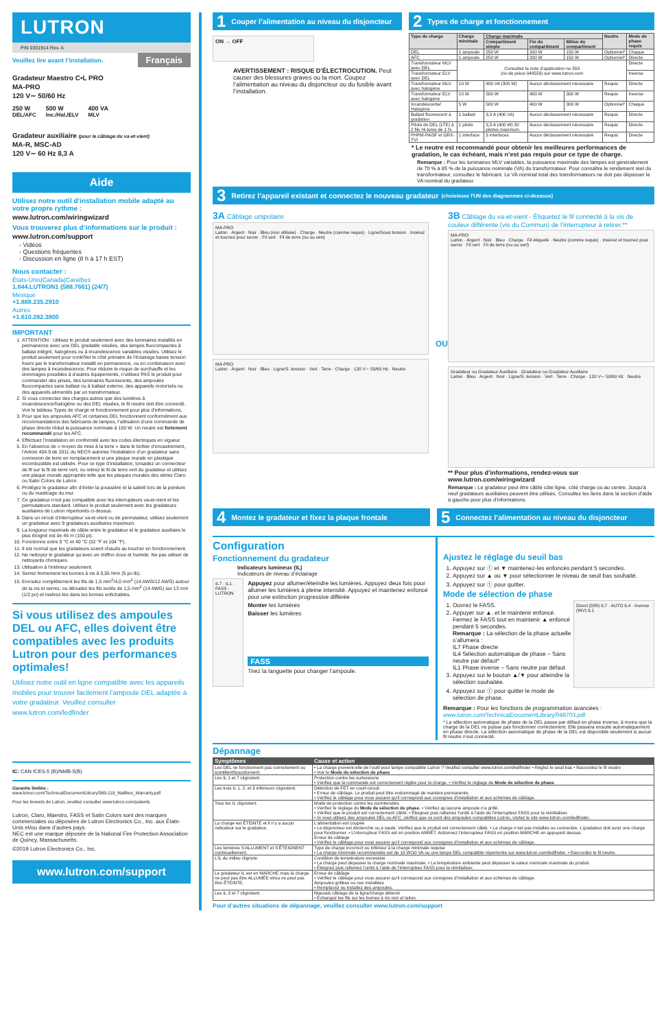LUTRON
P/N 0301914 Rev. A
Veuillez lire avant l’installation. Français
Gradateur Maestro C•L PRO
MA-PRO
120 V∼ 50/60 Hz
250 W
DEL/AFC
500 W
Inc./Hal./ELV
400 VA
MLV
Gradateur auxiliaire (pour le câblage du va-et-vient)
MA-R, MSC-AD
120 V∼ 60 Hz 8,3 A
Aide
Utilisez notre outil d’installation mobile adapté au votre propre rythme :
www.lutron.com/wiringwizard
Vous trouverez plus d’informations sur le produit :
www.lutron.com/support
- Vidéos
- Questions fréquentes
- Discussion en ligne (8 h à 17 h EST)
Nous contacter :
États-Unis|Canada|Caraïbes
1.844.LUTRON1 (588.7661) (24/7)
Mexique
+1.888.235.2910
Autres
+1.610.282.3800
IMPORTANT
1. ATTENTION : Utilisez le produit seulement avec des luminaires installés en permanence avec une DEL gradable vissées, des lampes fluocompactes à ballast intégré, halogènes ou à incandescence variables vissées. Utilisez le produit seulement pour contrôler le côté primaire de l’éclairage basse tension fourni par le transformateur installé en permanence, ou en combinaison avec des lampes à incandescence. Pour réduire le risque de surchauffe et les dommages possibles à d’autres équipements, n’utilisez PAS le produit pour commander des prises, des luminaires fluorescents, des ampoules fluocompactes sans ballast ou à ballast externe, des appareils motorisés ou des appareils alimentés par un transformateur.
2. Si vous connectez des charges autres que des lumières à incandescence/halogène ou des DEL vissées, le fil neutre doit être connecté. Voir le tableau Types de charge et fonctionnement pour plus d’informations.
3. Pour que les ampoules AFC et certaines DEL fonctionnent conformément aux recommandations des fabricants de lampes, l’utilisation d’une commande de phase directe réduit la puissance nominale à 150 W. Un neutre est fortement recommandé pour les AFC.
4. Effectuez l’installation en conformité avec les codes électriques en vigueur.
5. En l’absence de « moyen de mise à la terre » dans le boîtier d’encastrement, l’Article 404.9 de 2011 du NEC® autorise l’installation d’un gradateur sans connexion de terre en remplacement si une plaque murale en plastique incombustible est utilisée. Pour ce type d’installation, torsadez un connecteur de fil sur le fil de terre vert, ou retirez le fil de terre vert du gradateur et utilisez une plaque murale appropriée telle que les plaques murales des séries Claro ou Satin Colors de Lutron.
6. Protégez le gradateur afin d’éviter la poussière et la saleté lors de la peinture ou du masticage du mur.
7. Ce gradateur n’est pas compatible avec les interrupteurs va-et-vient et les permutateurs standard. Utilisez le produit seulement avec les gradateurs auxiliaires de Lutron répertoriés ci-dessus.
8. Dans un circuit d’interrupteur va-et-vient ou de permutateur, utilisez seulement un gradateur avec 9 gradateurs auxiliaires maximum.
9. La longueur maximale de câble entre le gradateur et le gradateur auxiliaire le plus éloigné est de 45 m (150 pi).
10. Fonctionne entre 0 °C et 40 °C (32 °F et 104 °F).
11. Il est normal que les gradateurs soient chauds au toucher en fonctionnement.
12. Ne nettoyez le gradateur qu’avec un chiffon doux et humide. Ne pas utiliser de nettoyants chimiques.
13. Utilisation à l’intérieur seulement.
14. Serrez fermement les bornes à vis à 0,55 N•m (5 po-lb).
15. Enroulez complètement les fils de 1,5 mm<sup>2</sup>/4,0 mm<sup>2</sup> (14 AWG/12 AWG) autour de la vis et serrez, ou dénudez les fils isolés de 1,5 mm<sup>2</sup> (14 AWG) sur 13 mm (1/2 po) et insérez-les dans les bornes enfichables.
Si vous utilisez des ampoules DEL ou AFC, elles doivent être compatibles avec les produits Lutron pour des performances optimales!
Utilisez notre outil en ligne compatible avec les appareils mobiles pour trouver facilement l’ampoule DEL adaptée à votre gradateur. Veuillez consulter www.lutron.com/ledfinder
IC: CAN ICES-5 (B)/NMB-5(B)
Garantie limitée :
www.lutron.com/TechnicalDocumentLibrary/369-119_Wallbox_Warranty.pdf
Pour les brevets de Lutron, veuillez consulter www.lutron.com/patents
Lutron, Claro, Maestro, FASS et Satin Colors sont des marques commerciales ou déposées de Lutron Electronics Co., Inc. aux États-Unis et/ou dans d’autres pays.
NEC est une marque déposée de la National Fire Protection Association de Quincy, Massachusetts.
©2019 Lutron Electronics Co., Inc.
www.lutron.com/support
1 Couper l’alimentation au niveau du disjoncteur
ON → OFF
AVERTISSEMENT : RISQUE D’ÉLECTROCUTION. Peut causer des blessures graves ou la mort. Coupez l’alimentation au niveau du disjoncteur ou du fusible avant l’installation.
2 Types de charge et fonctionnement
| Type de charge | Charge minimale | Charge maximale | | | Neutre | Mode de phase requis |
| --- | --- | --- | --- | --- | --- | --- |
| | | Compartiment simple | Fin du compartiment | Milieu du compartiment | | |
| DEL | 1 ampoule | 250 W | 200 W | 150 W | Optionnel* | Chaque |
| AFC | 1 ampoule | 250 W | 200 W | 150 W | Optionnel* | Directe |
| Transformateur MLV avec DEL | Consultez la note d’application no 559 (no de pièce 048559) sur www.lutron.com | | | | | Directe |
| Transformateur ELV avec DEL | | | | | | Inverse |
| Transformateur MLV avec halogène | 10 W | 400 VA (300 W) | Aucun déclassement nécessaire | | Requis | Directe |
| Transformateur ELV avec halogène | 10 W | 500 W | 400 W | 300 W | Requis | Inverse |
| Incandescente/ Halogène | 5 W | 500 W | 400 W | 300 W | Optionnel* | Chaque |
| Ballast fluorescent à gradation | 1 ballast | 3,3 A (400 VA) | Aucun déclassement nécessaire | | Requis | Directe |
| Pilote de DEL (LTE) à 2 fils Hi-lume de 1 % | 1 pilote | 3,3 A (400 W) 20 pilotes maximum. | Aucun déclassement nécessaire | | Requis | Directe |
| PHPM-PA/3F et GRX-TVI | 1 interface | 3 interfaces | Aucun déclassement nécessaire | | Requis | Directe |
* Le neutre est recommandé pour obtenir les meilleures performances de gradation, le cas échéant, mais n’est pas requis pour ce type de charge.
Remarque : Pour les luminaires MLV variables, la puissance maximale des lampes est généralement de 70 % à 85 % de la puissance nominale (VA) du transformateur. Pour connaître le rendement réel du transformateur, consultez le fabricant. Le VA nominal total des transformateurs ne doit pas dépasser le VA nominal du gradateur.
3 Retirez l’appareil existant et connectez le nouveau gradateur (choisissez l’UN des diagrammes ci-dessous)
3A Câblage unipolaire
MA-PRO
Laiton · Argent · Noir · Bleu (non utilisée) · Charge · Neutre (comme requis) · Ligne/Sous tension · Insérez et tournez pour serrer · Fil vert · Fil de terre (nu ou vert)
MA-PRO
Laiton · Argent · Noir · Bleu · Ligne/S. tension · Vert · Terre · Charge · 120 V∼ 50/60 Hz · Neutre
OU
3B Câblage du va-et-vient - Étiquetez le fil connecté à la vis de couleur différente (vis du Commun) de l’interrupteur à retirer.**
MA-PRO
Laiton · Argent · Noir · Bleu · Charge · Fil étiqueté · Neutre (comme requis) · Insérez et tournez pour serrer · Fil vert · Fil de terre (nu ou vert)
Gradateur ou Gradateur Auxiliaire · Gradateur ou Gradateur Auxiliaire
Laiton · Bleu · Argent · Noir · Ligne/S. tension · Vert · Terre · Charge · 120 V∼ 50/60 Hz · Neutre
** Pour plus d’informations, rendez-vous sur www.lutron.com/wiringwizard
Remarque : Le gradateur peut être câblé côté ligne, côté charge ou au centre. Jusqu’à neuf gradateurs auxiliaires peuvent être utilisés. Consultez les liens dans la section d’aide à gauche pour plus d’informations.
4 Montez le gradateur et fixez la plaque frontale
5 Connectez l’alimentation au niveau du disjoncteur
Configuration
Fonctionnement du gradateur
Indicateurs lumineux (IL)
Indicateurs de niveau d’éclairage
IL7 · IL1 · FASS · LUTRON
Appuyez pour allumer/éteindre les lumières. Appuyez deux fois pour allumer les lumières à pleine intensité. Appuyez et maintenez enfoncé pour une extinction progressive différée
Monter les lumières
Baisser les lumières
FASS
Tirez la languette pour changer l’ampoule.
Ajustez le réglage du seuil bas
1. Appuyez sur ⓣ et ▼ maintenez-les enfoncés pendant 5 secondes.
2. Appuyez sur ▲ ou ▼ pour sélectionner le niveau de seuil bas souhaité.
3. Appuyez sur ⓣ pour quitter.
Mode de sélection de phase
1. Ouvrez le FASS.
2. Appuyer sur ▲. et le maintenir enfoncé. Fermez le FASS tout en maintenir ▲ enfoncé pendant 5 secondes.
Remarque : La sélection de la phase actuelle s’allumera :
IL7 Phase directe
IL4 Sélection automatique de phase – Sans neutre par défaut*
IL1 Phase inverse – Sans neutre par défaut
3. Appuyez sur le bouton ▲/▼ pour atteindre la sélection souhaitée.
4. Appuyez sur ⓣ pour quitter le mode de sélection de phase.
Direct (DIR) IL7 · AUTO IL4 · Inverse (INV) IL1
Remarque : Pour les fonctions de programmation avancées :
www.lutron.com/TechnicalDocumentLibrary/048703.pdf
* La sélection automatique de phase de la DEL passe par défaut en phase inverse, à moins que la charge de la DEL ne puisse pas fonctionner correctement. Elle passera ensuite automatiquement en phase directe. La sélection automatique de phase de la DEL est disponible seulement si aucun fil neutre n’est connecté.
Dépannage
| Symptômes | Cause et action |
| --- | --- |
| Les DEL ne fonctionnent pas correctement ou scintillent/bourdonnent. | • La charge provient-elle de l’outil pour lampe compatible Lutron ? Veuillez consulter www.lutron.com/ledfinder • Réglez le seuil bas • Raccordez le fil neutre • Voir le Mode de sélection de phase |
| Les IL 1 et 7 clignotent. | Protection contre les surtensions • Vérifiez que la commande est correctement réglée pour la charge. • Vérifiez le réglage du Mode de sélection de phase . |
| Les trois IL 1, 2, et 3 inférieurs clignotent. | Détection de FET en court-circuit • Erreur de câblage. Le produit peut être endommagé de manière permanente. • Vérifiez le câblage pour vous assurer qu’il correspond aux consignes d’installation et aux schémas de câblage. |
| Tous les IL clignotent. | Mode de protection contre les surintensités • Vérifiez le réglage du Mode de sélection de phase . • Vérifiez qu’aucune ampoule n’a grillé. • Vérifiez que le produit est correctement câblé. • Éteignez puis rallumez l’unité à l’aide de l’interrupteur FASS pour la réinitialiser. • Si vous utilisez des ampoules DEL ou AFC, vérifiez que ce sont des ampoules compatibles Lutron, visitez le site www.lutron.com/ledfinder. |
| La charge est ÉTEINTE et il n’y a aucun indicateur sur le gradateur. | L’alimentation est coupée • Le disjoncteur est déclenché ou a sauté. Vérifiez que le produit est correctement câblé. • La charge n’est pas installée ou connectée. L’gradateur doit avoir une charge pour fonctionner. • L’interrupteur FASS est en position ARRÊT. Actionnez l’interrupteur FASS en position MARCHE en appuyant dessus. Erreur de câblage • Vérifiez le câblage pour vous assurer qu’il correspond aux consignes d’installation et aux schémas de câblage. |
| Les lumières S’ALLUMENT et S’ÉTEIGNENT continuellement. | Type de charge incorrect ou inférieur à la charge minimale requise • La charge minimale recommandée est de 10 W/10 VA ou une lampe DEL compatible répertoriée sur www.lutron.com/ledfinder. • Raccordez le fil neutre. |
| L’IL du milieu clignote. | Condition de température excessive • La charge peut dépasser la charge nominale maximale. • La température ambiante peut dépasser la valeur nominale maximale du produit. • Éteignez puis rallumez l’unité à l’aide de l’interrupteur FASS pour la réinitialiser. |
| Le gradateur IL est en MARCHE mais la charge ne peut pas être ALLUMÉE et/ou ne peut pas être ÉTEINTE. | Erreur de câblage • Vérifiez le câblage pour vous assurer qu’il correspond aux consignes d’installation et aux schémas de câblage. Ampoules grillées ou non installées • Remplacez ou installez des ampoules. |
| Les IL 3 et 7 clignotent. | Mauvais câblage de la ligne/charge détecté • Échangez les fils sur les bornes à vis noir et laiton. |
Pour d’autres situations de dépannage, veuillez consulter www.lutron.com/support